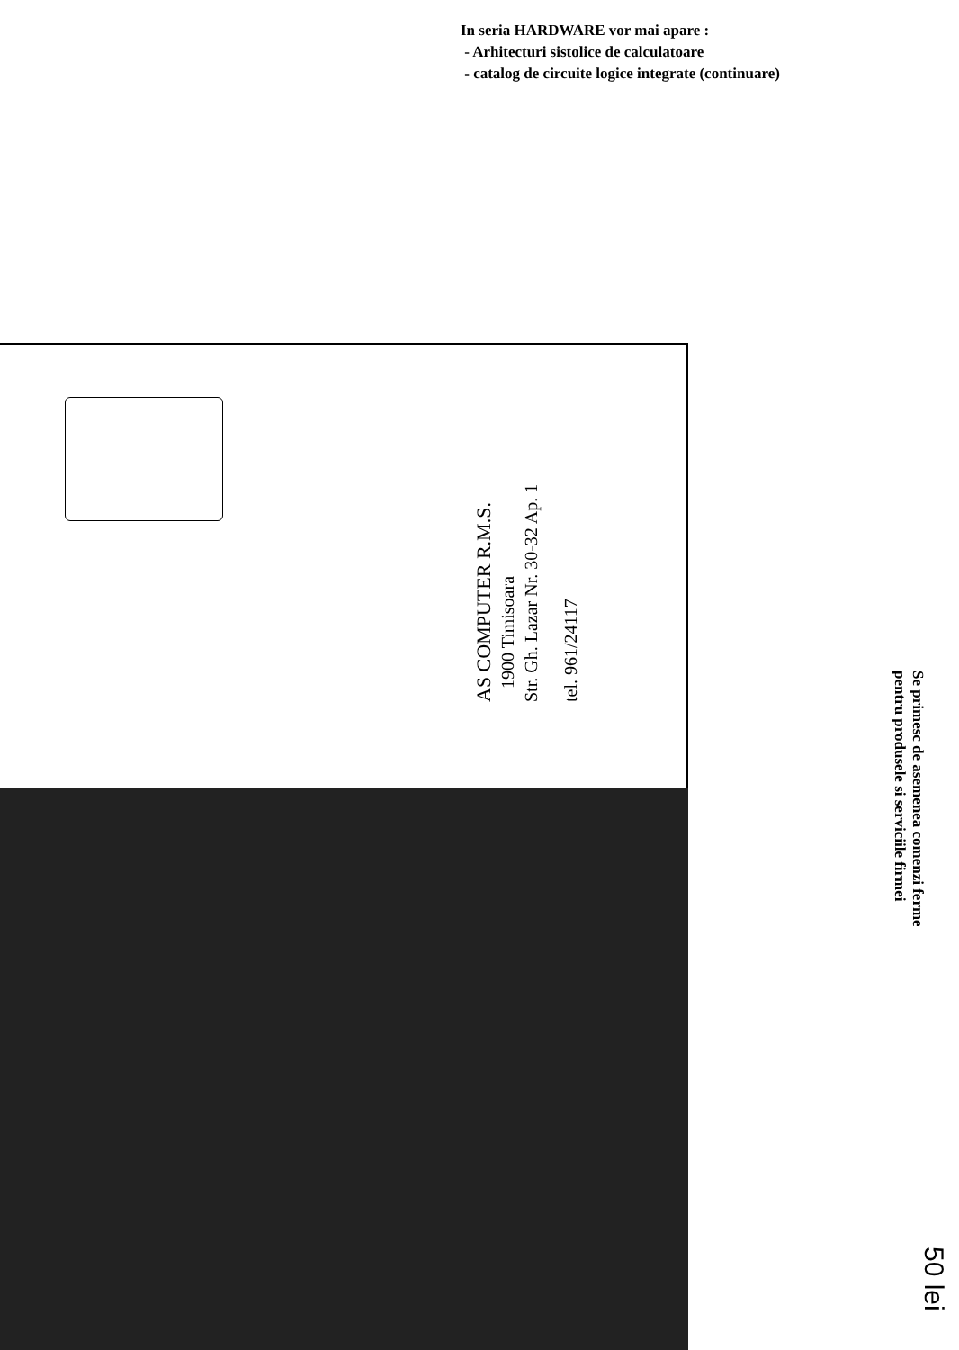In seria HARDWARE vor mai apare :
- Arhitecturi sistolice de calculatoare
- catalog de circuite logice integrate (continuare)
AS COMPUTER R.M.S.
1900 Timisoara
Str. Gh. Lazar Nr. 30-32 Ap. 1
tel. 961/24117
Se primesc de asemenea comenzi ferme
pentru produsele si serviciile firmei
50 lei